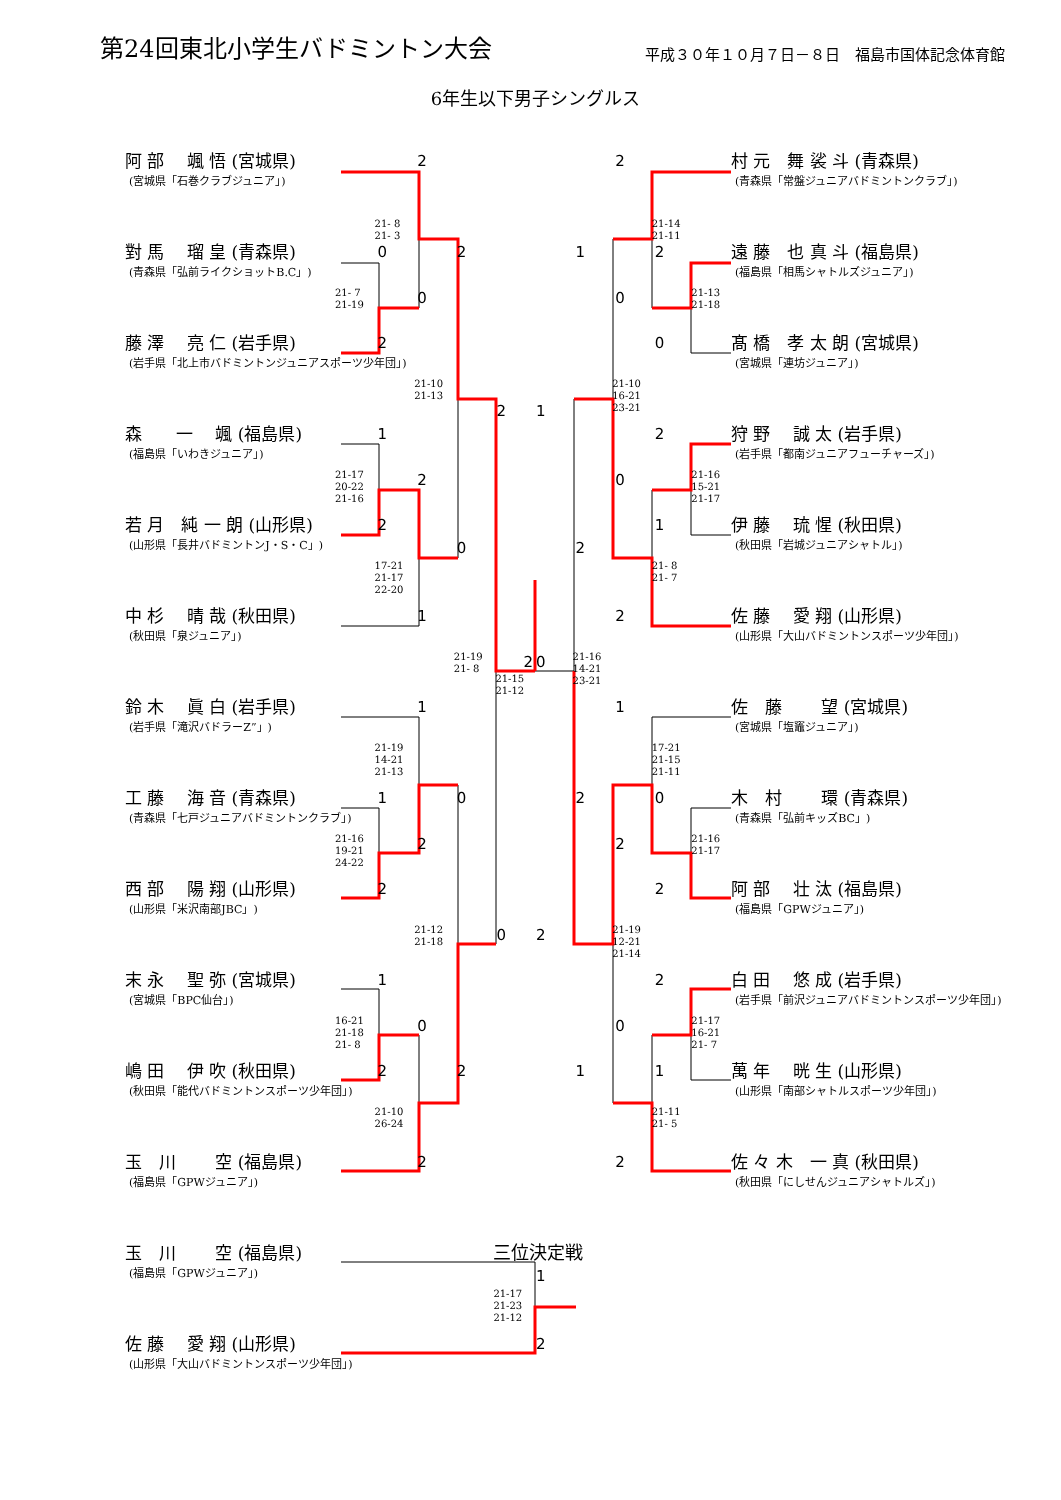第24回東北小学生バドミントン大会
平成３０年１０月７日－８日　福島市国体記念体育館
6年生以下男子シングルス
阿 部　 颯 悟 (宮城県)
2
2
村 元　舞 裟 斗 (青森県)
(宮城県「石巻クラブジュニア」)
(青森県「常盤ジュニアバドミントンクラブ」)
21- 8
21- 3
21-14
21-11
對 馬　 瑠 皇 (青森県)
0
2
1
2
遠 藤　也 真 斗 (福島県)
(青森県「弘前ライクショットB.C」)
(福島県「相馬シャトルズジュニア」)
21- 7
21-19
0
0
21-13
21-18
藤 澤　 亮 仁 (岩手県)
2
0
髙 橋　孝 太 朗 (宮城県)
(岩手県「北上市バドミントンジュニアスポーツ少年団」)
(宮城県「連坊ジュニア」)
21-10
21-13
21-10
16-21
23-21
2
1
森　　一　 颯 (福島県)
1
2
狩 野　 誠 太 (岩手県)
(福島県「いわきジュニア」)
(岩手県「都南ジュニアフューチャーズ」)
21-17
20-22
21-16
2
0
21-16
15-21
21-17
若 月　純 一 朗 (山形県)
2
1
伊 藤　 琉 惺 (秋田県)
(山形県「長井バドミントンJ・S・C」)
0
2
(秋田県「岩城ジュニアシャトル」)
17-21
21-17
22-20
21- 8
21- 7
中 杉　 晴 哉 (秋田県)
1
2
佐 藤　 愛 翔 (山形県)
(秋田県「泉ジュニア」)
(山形県「大山バドミントンスポーツ少年団」)
21-19
21- 8
2
0
21-16
14-21
23-21
21-15
21-12
鈴 木　 眞 白 (岩手県)
1
1
佐　藤　　 望 (宮城県)
(岩手県「滝沢バドラーZ”」)
(宮城県「塩竈ジュニア」)
21-19
14-21
21-13
17-21
21-15
21-11
工 藤　 海 音 (青森県)
1
0
2
0
木　村　　 環 (青森県)
(青森県「七戸ジュニアバドミントンクラブ」)
(青森県「弘前キッズBC」)
21-16
19-21
24-22
2
2
21-16
21-17
西 部　 陽 翔 (山形県)
2
2
阿 部　 壮 汰 (福島県)
(山形県「米沢南部JBC」)
(福島県「GPWジュニア」)
21-12
21-18
0
2
21-19
12-21
21-14
末 永　 聖 弥 (宮城県)
1
2
白 田　 悠 成 (岩手県)
(宮城県「BPC仙台」)
(岩手県「前沢ジュニアバドミントンスポーツ少年団」)
16-21
21-18
21- 8
0
0
21-17
16-21
21- 7
嶋 田　 伊 吹 (秋田県)
2
2
1
1
萬 年　 晄 生 (山形県)
(秋田県「能代バドミントンスポーツ少年団」)
(山形県「南部シャトルスポーツ少年団」)
21-10
26-24
21-11
21- 5
玉　川　　 空 (福島県)
2
2
佐 々 木　一 真 (秋田県)
(福島県「GPWジュニア」)
(秋田県「にしせんジュニアシャトルズ」)
玉　川　　 空 (福島県)
三位決定戦
(福島県「GPWジュニア」)
1
21-17
21-23
21-12
佐 藤　 愛 翔 (山形県)
2
(山形県「大山バドミントンスポーツ少年団」)